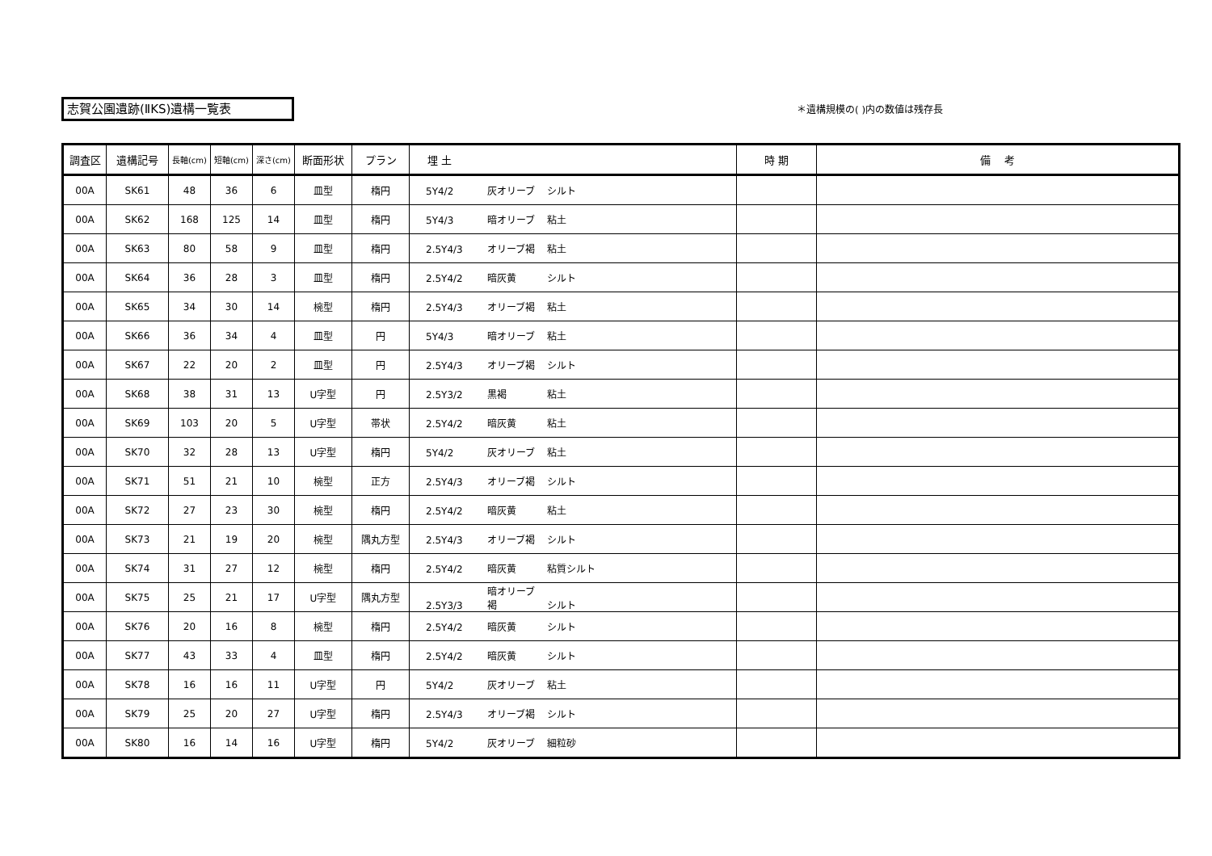志賀公園遺跡(ⅡKS)遺構一覧表 ＊遺構規模の( )内の数値は残存長
| 調査区 | 遺構記号 | 長軸(cm) | 短軸(cm) | 深さ(cm) | 断面形状 | プラン | 埋 土 | 時 期 | 備 考 |
| --- | --- | --- | --- | --- | --- | --- | --- | --- | --- |
| 00A | SK61 | 48 | 36 | 6 | 皿型 | 楕円 | 5Y4/2 灰オリーブ シルト | | |
| 00A | SK62 | 168 | 125 | 14 | 皿型 | 楕円 | 5Y4/3 暗オリーブ 粘土 | | |
| 00A | SK63 | 80 | 58 | 9 | 皿型 | 楕円 | 2.5Y4/3 オリーブ褐 粘土 | | |
| 00A | SK64 | 36 | 28 | 3 | 皿型 | 楕円 | 2.5Y4/2 暗灰黄 シルト | | |
| 00A | SK65 | 34 | 30 | 14 | 椀型 | 楕円 | 2.5Y4/3 オリーブ褐 粘土 | | |
| 00A | SK66 | 36 | 34 | 4 | 皿型 | 円 | 5Y4/3 暗オリーブ 粘土 | | |
| 00A | SK67 | 22 | 20 | 2 | 皿型 | 円 | 2.5Y4/3 オリーブ褐 シルト | | |
| 00A | SK68 | 38 | 31 | 13 | U字型 | 円 | 2.5Y3/2 黒褐 粘土 | | |
| 00A | SK69 | 103 | 20 | 5 | U字型 | 帯状 | 2.5Y4/2 暗灰黄 粘土 | | |
| 00A | SK70 | 32 | 28 | 13 | U字型 | 楕円 | 5Y4/2 灰オリーブ 粘土 | | |
| 00A | SK71 | 51 | 21 | 10 | 椀型 | 正方 | 2.5Y4/3 オリーブ褐 シルト | | |
| 00A | SK72 | 27 | 23 | 30 | 椀型 | 楕円 | 2.5Y4/2 暗灰黄 粘土 | | |
| 00A | SK73 | 21 | 19 | 20 | 椀型 | 隅丸方型 | 2.5Y4/3 オリーブ褐 シルト | | |
| 00A | SK74 | 31 | 27 | 12 | 椀型 | 楕円 | 2.5Y4/2 暗灰黄 粘質シルト | | |
| 00A | SK75 | 25 | 21 | 17 | U字型 | 隅丸方型 | 2.5Y3/3 暗オリーブ褐 シルト | | |
| 00A | SK76 | 20 | 16 | 8 | 椀型 | 楕円 | 2.5Y4/2 暗灰黄 シルト | | |
| 00A | SK77 | 43 | 33 | 4 | 皿型 | 楕円 | 2.5Y4/2 暗灰黄 シルト | | |
| 00A | SK78 | 16 | 16 | 11 | U字型 | 円 | 5Y4/2 灰オリーブ 粘土 | | |
| 00A | SK79 | 25 | 20 | 27 | U字型 | 楕円 | 2.5Y4/3 オリーブ褐 シルト | | |
| 00A | SK80 | 16 | 14 | 16 | U字型 | 楕円 | 5Y4/2 灰オリーブ 細粒砂 | | |